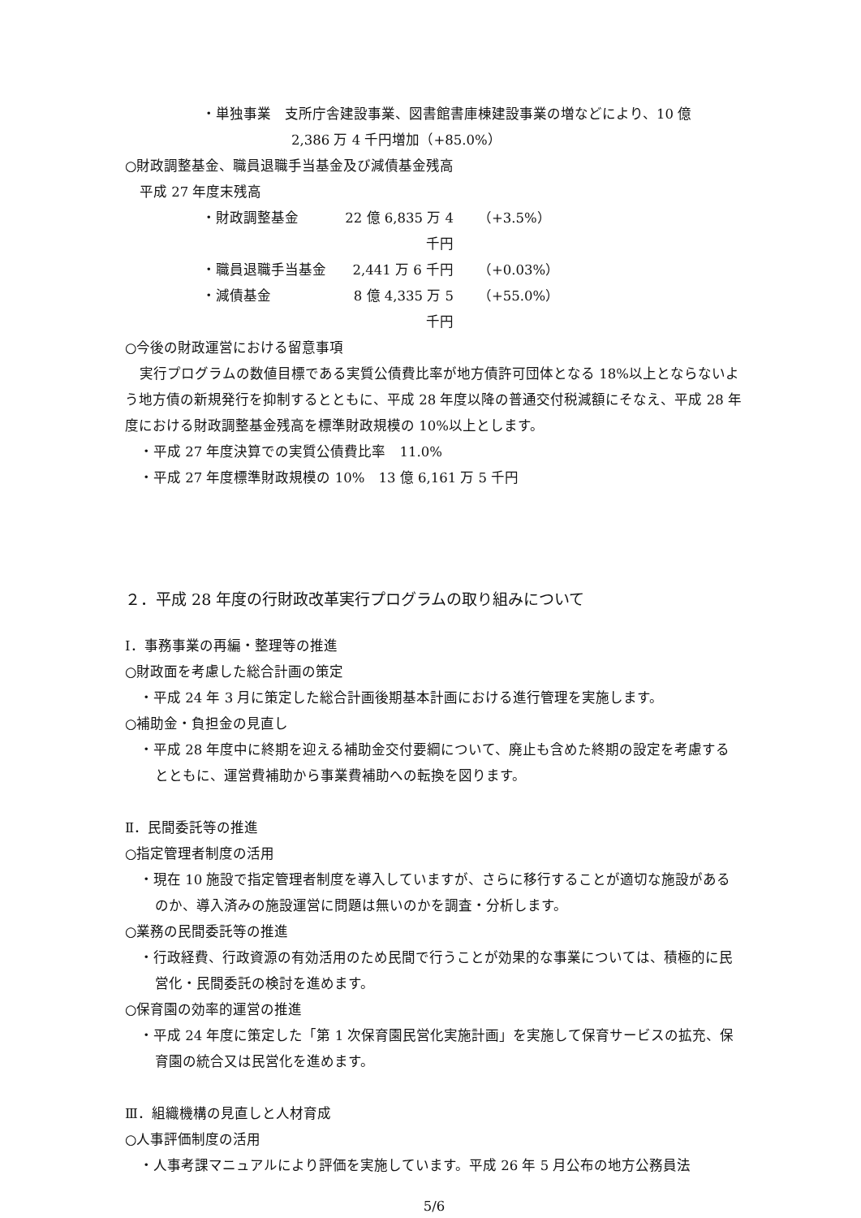・単独事業　支所庁舎建設事業、図書館書庫棟建設事業の増などにより、10 億
2,386 万 4 千円増加（+85.0%）
○財政調整基金、職員退職手当基金及び減債基金残高
平成 27 年度末残高
・財政調整基金 22 億 6,835 万 4 千円 （+3.5%）
・職員退職手当基金 2,441 万 6 千円 （+0.03%）
・減債基金 8 億 4,335 万 5 千円 （+55.0%）
○今後の財政運営における留意事項
実行プログラムの数値目標である実質公債費比率が地方債許可団体となる 18%以上とならないよう地方債の新規発行を抑制するとともに、平成 28 年度以降の普通交付税減額にそなえ、平成 28 年度における財政調整基金残高を標準財政規模の 10%以上とします。
・平成 27 年度決算での実質公債費比率　11.0%
・平成 27 年度標準財政規模の 10%　13 億 6,161 万 5 千円
２．平成 28 年度の行財政改革実行プログラムの取り組みについて
Ⅰ．事務事業の再編・整理等の推進
○財政面を考慮した総合計画の策定
・平成 24 年 3 月に策定した総合計画後期基本計画における進行管理を実施します。
○補助金・負担金の見直し
・平成 28 年度中に終期を迎える補助金交付要綱について、廃止も含めた終期の設定を考慮するとともに、運営費補助から事業費補助への転換を図ります。
Ⅱ．民間委託等の推進
○指定管理者制度の活用
・現在 10 施設で指定管理者制度を導入していますが、さらに移行することが適切な施設があるのか、導入済みの施設運営に問題は無いのかを調査・分析します。
○業務の民間委託等の推進
・行政経費、行政資源の有効活用のため民間で行うことが効果的な事業については、積極的に民営化・民間委託の検討を進めます。
○保育園の効率的運営の推進
・平成 24 年度に策定した「第 1 次保育園民営化実施計画」を実施して保育サービスの拡充、保育園の統合又は民営化を進めます。
Ⅲ．組織機構の見直しと人材育成
○人事評価制度の活用
・人事考課マニュアルにより評価を実施しています。平成 26 年 5 月公布の地方公務員法
5/6